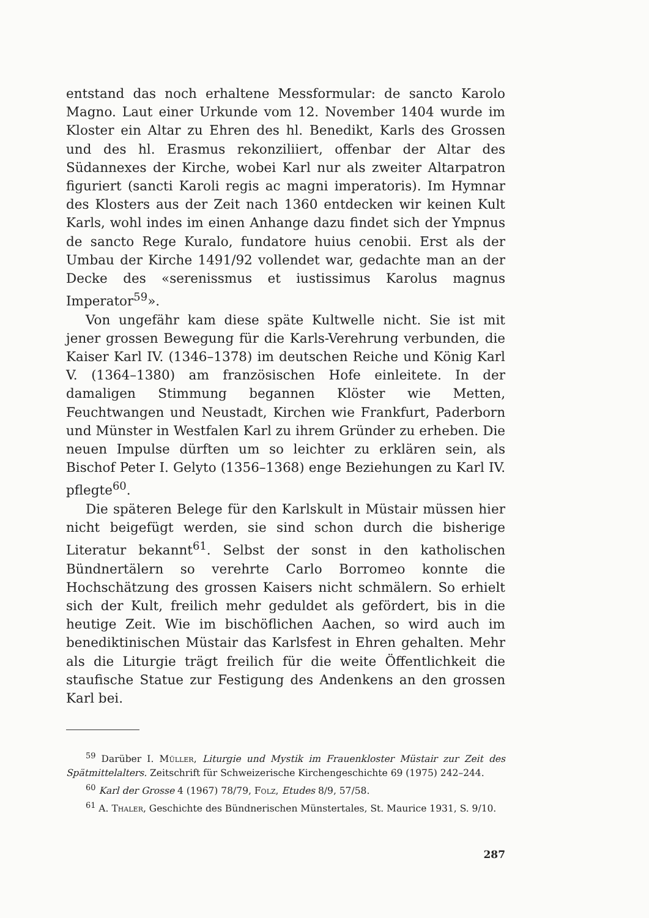entstand das noch erhaltene Messformular: de sancto Karolo Magno. Laut einer Urkunde vom 12. November 1404 wurde im Kloster ein Altar zu Ehren des hl. Benedikt, Karls des Grossen und des hl. Erasmus rekonziliiert, offenbar der Altar des Südannexes der Kirche, wobei Karl nur als zweiter Altarpatron figuriert (sancti Karoli regis ac magni imperatoris). Im Hymnar des Klosters aus der Zeit nach 1360 entdecken wir keinen Kult Karls, wohl indes im einen Anhange dazu findet sich der Ympnus de sancto Rege Kuralo, fundatore huius cenobii. Erst als der Umbau der Kirche 1491/92 vollendet war, gedachte man an der Decke des «serenissmus et iustissimus Karolus magnus Imperator<sup>59</sup>».
Von ungefähr kam diese späte Kultwelle nicht. Sie ist mit jener grossen Bewegung für die Karls-Verehrung verbunden, die Kaiser Karl IV. (1346–1378) im deutschen Reiche und König Karl V. (1364–1380) am französischen Hofe einleitete. In der damaligen Stimmung begannen Klöster wie Metten, Feuchtwangen und Neustadt, Kirchen wie Frankfurt, Paderborn und Münster in Westfalen Karl zu ihrem Gründer zu erheben. Die neuen Impulse dürften um so leichter zu erklären sein, als Bischof Peter I. Gelyto (1356–1368) enge Beziehungen zu Karl IV. pflegte<sup>60</sup>.
Die späteren Belege für den Karlskult in Müstair müssen hier nicht beigefügt werden, sie sind schon durch die bisherige Literatur bekannt<sup>61</sup>. Selbst der sonst in den katholischen Bündnertälern so verehrte Carlo Borromeo konnte die Hochschätzung des grossen Kaisers nicht schmälern. So erhielt sich der Kult, freilich mehr geduldet als gefördert, bis in die heutige Zeit. Wie im bischöflichen Aachen, so wird auch im benediktinischen Müstair das Karlsfest in Ehren gehalten. Mehr als die Liturgie trägt freilich für die weite Öffentlichkeit die staufische Statue zur Festigung des Andenkens an den grossen Karl bei.
<sup>59</sup> Darüber I. Müller, Liturgie und Mystik im Frauenkloster Müstair zur Zeit des Spätmittelalters. Zeitschrift für Schweizerische Kirchengeschichte 69 (1975) 242–244.
<sup>60</sup> Karl der Grosse 4 (1967) 78/79, Folz, Etudes 8/9, 57/58.
<sup>61</sup> A. Thaler, Geschichte des Bündnerischen Münstertales, St. Maurice 1931, S. 9/10.
287